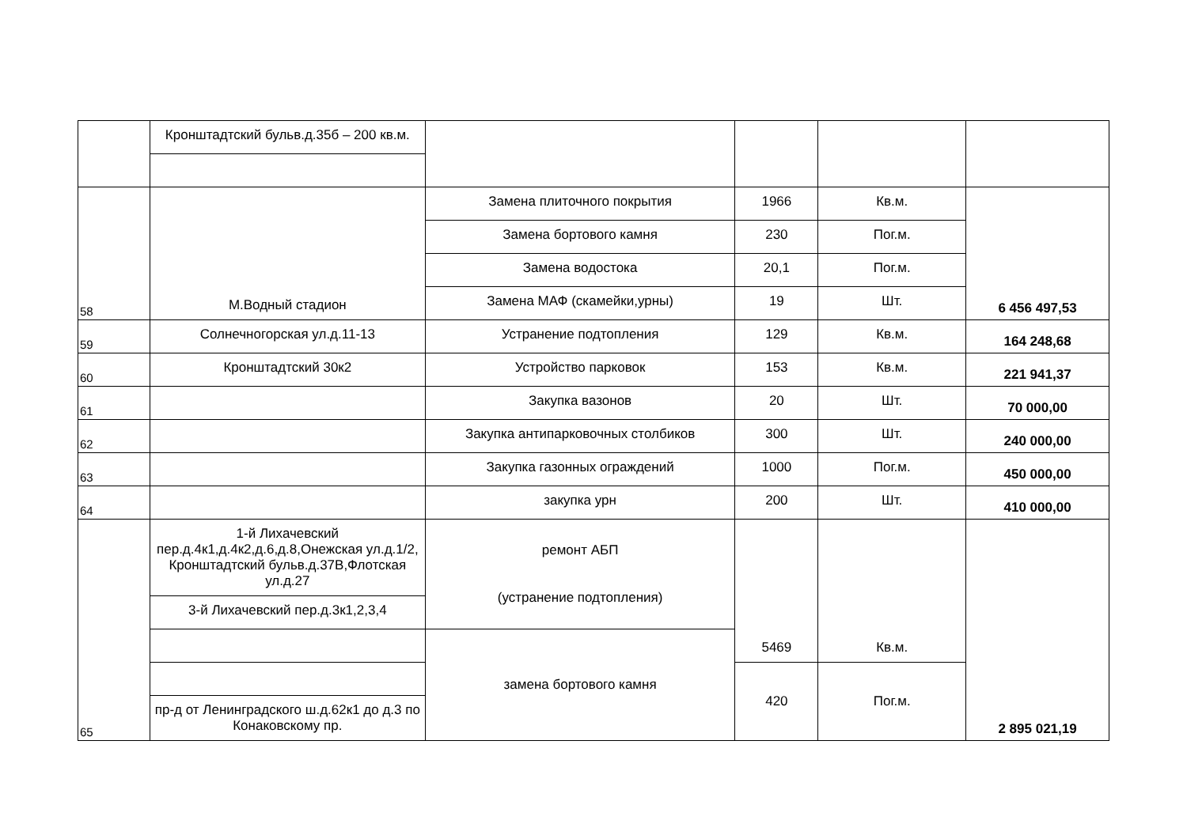| | Кронштадтский бульв.д.35б – 200 кв.м. | | | | |
| 58 | М.Водный стадион | Замена плиточного покрытия | 1966 | Кв.м. | 6 456 497,53 |
| | | Замена бортового камня | 230 | Пог.м. | |
| | | Замена водостока | 20,1 | Пог.м. | |
| | | Замена МАФ (скамейки,урны) | 19 | Шт. | |
| 59 | Солнечногорская ул.д.11-13 | Устранение подтопления | 129 | Кв.м. | 164 248,68 |
| 60 | Кронштадтский 30к2 | Устройство парковок | 153 | Кв.м. | 221 941,37 |
| 61 | | Закупка вазонов | 20 | Шт. | 70 000,00 |
| 62 | | Закупка антипарковочных столбиков | 300 | Шт. | 240 000,00 |
| 63 | | Закупка газонных ограждений | 1000 | Пог.м. | 450 000,00 |
| 64 | | закупка урн | 200 | Шт. | 410 000,00 |
| 65 | 1-й Лихачевский пер.д.4к1,д.4к2,д.6,д.8,Онежская ул.д.1/2, Кронштадтский бульв.д.37В,Флотская ул.д.27 | ремонт АБП (устранение подтопления) | 5469 | Кв.м. | 2 895 021,19 |
| | 3-й Лихачевский пер.д.3к1,2,3,4 | | | | |
| | | замена бортового камня | | | |
| | | | 420 | Пог.м. | |
| | пр-д от Ленинградского ш.д.62к1 до д.3 по Конаковскому пр. | | | | |